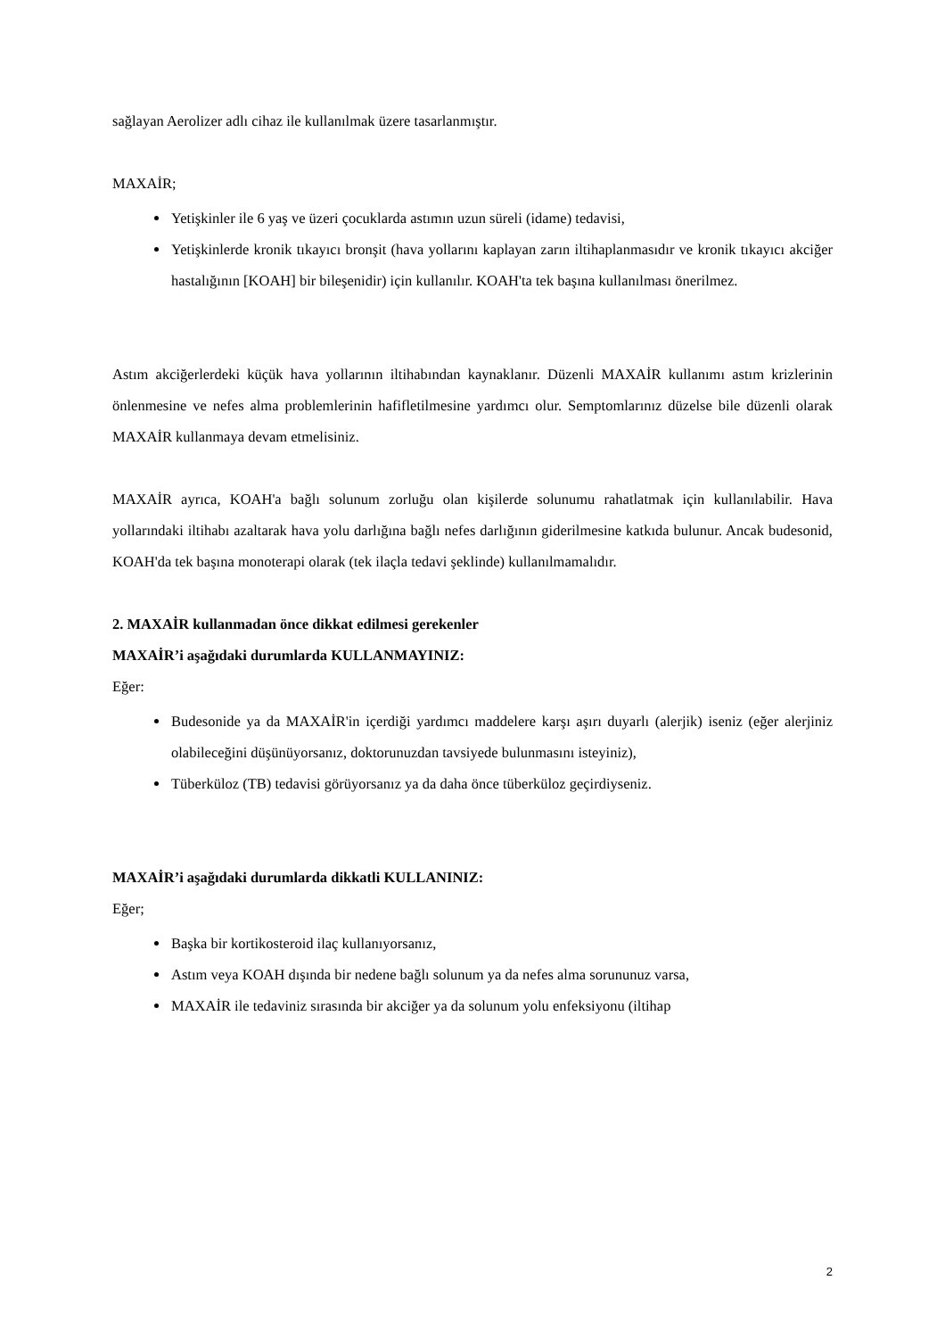sağlayan Aerolizer adlı cihaz ile kullanılmak üzere tasarlanmıştır.
MAXAİR;
Yetişkinler ile 6 yaş ve üzeri çocuklarda astımın uzun süreli (idame) tedavisi,
Yetişkinlerde kronik tıkayıcı bronşit (hava yollarını kaplayan zarın iltihaplanmasıdır ve kronik tıkayıcı akciğer hastalığının [KOAH] bir bileşenidir) için kullanılır. KOAH'ta tek başına kullanılması önerilmez.
Astım akciğerlerdeki küçük hava yollarının iltihabından kaynaklanır. Düzenli MAXAİR kullanımı astım krizlerinin önlenmesine ve nefes alma problemlerinin hafifletilmesine yardımcı olur. Semptomlarınız düzelse bile düzenli olarak MAXAİR kullanmaya devam etmelisiniz.
MAXAİR ayrıca, KOAH'a bağlı solunum zorluğu olan kişilerde solunumu rahatlatmak için kullanılabilir. Hava yollarındaki iltihabı azaltarak hava yolu darlığına bağlı nefes darlığının giderilmesine katkıda bulunur. Ancak budesonid, KOAH'da tek başına monoterapi olarak (tek ilaçla tedavi şeklinde) kullanılmamalıdır.
2. MAXAİR kullanmadan önce dikkat edilmesi gerekenler
MAXAİR’i aşağıdaki durumlarda KULLANMAYINIZ:
Eğer:
Budesonide ya da MAXAİR'in içerdiği yardımcı maddelere karşı aşırı duyarlı (alerjik) iseniz (eğer alerjiniz olabileceğini düşünüyorsanız, doktorunuzdan tavsiyede bulunmasını isteyiniz),
Tüberküloz (TB) tedavisi görüyorsanız ya da daha önce tüberküloz geçirdiyseniz.
MAXAİR’i aşağıdaki durumlarda dikkatli KULLANINIZ:
Eğer;
Başka bir kortikosteroid ilaç kullanıyorsanız,
Astım veya KOAH dışında bir nedene bağlı solunum ya da nefes alma sorununuz varsa,
MAXAİR ile tedaviniz sırasında bir akciğer ya da solunum yolu enfeksiyonu (iltihap
2